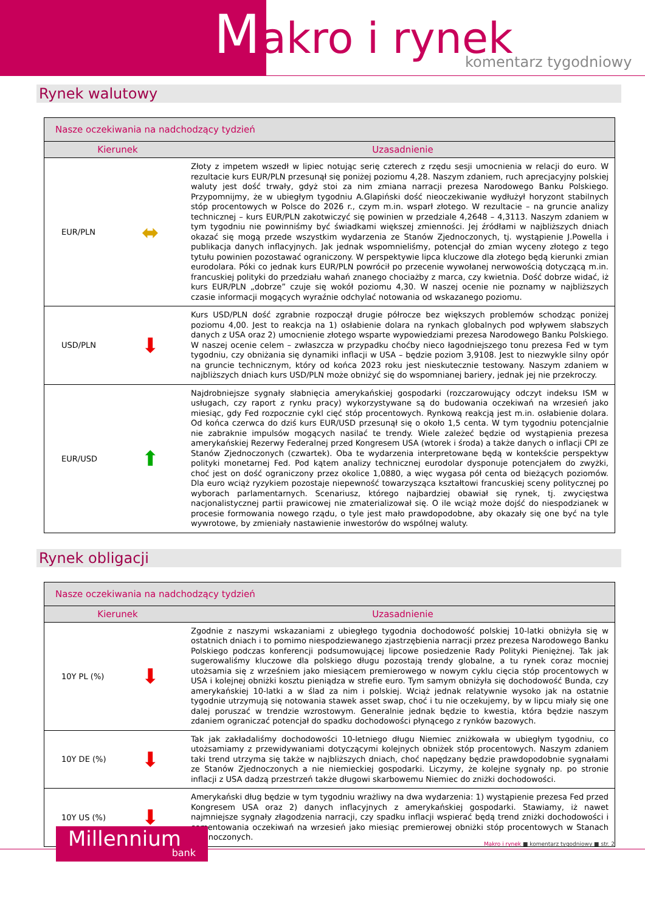Makro i rynek
komentarz tygodniowy
Rynek walutowy
| Nasze oczekiwania na nadchodzący tydzień | | |
| --- | --- | --- |
| Kierunek | | Uzasadnienie |
| EUR/PLN | ⬌ | Złoty z impetem wszedł w lipiec notując serię czterech z rzędu sesji umocnienia w relacji do euro. W rezultacie kurs EUR/PLN przesunął się poniżej poziomu 4,28. Naszym zdaniem, ruch aprecjacyjny polskiej waluty jest dość trwały, gdyż stoi za nim zmiana narracji prezesa Narodowego Banku Polskiego. Przypomnijmy, że w ubiegłym tygodniu A.Glapiński dość nieoczekiwanie wydłużył horyzont stabilnych stóp procentowych w Polsce do 2026 r., czym m.in. wsparł złotego. W rezultacie – na gruncie analizy technicznej – kurs EUR/PLN zakotwiczyć się powinien w przedziale 4,2648 – 4,3113. Naszym zdaniem w tym tygodniu nie powinniśmy być świadkami większej zmienności. Jej źródłami w najbliższych dniach okazać się mogą przede wszystkim wydarzenia ze Stanów Zjednoczonych, tj. wystąpienie J.Powella i publikacja danych inflacyjnych. Jak jednak wspomnieliśmy, potencjał do zmian wyceny złotego z tego tytułu powinien pozostawać ograniczony. W perspektywie lipca kluczowe dla złotego będą kierunki zmian eurodolara. Póki co jednak kurs EUR/PLN powrócił po przecenie wywołanej nerwowością dotyczącą m.in. francuskiej polityki do przedziału wahań znanego chociażby z marca, czy kwietnia. Dość dobrze widać, iż kurs EUR/PLN „dobrze” czuje się wokół poziomu 4,30. W naszej ocenie nie poznamy w najbliższych czasie informacji mogących wyraźnie odchylać notowania od wskazanego poziomu. |
| USD/PLN | ⬇ | Kurs USD/PLN dość zgrabnie rozpoczął drugie półrocze bez większych problemów schodząc poniżej poziomu 4,00. Jest to reakcja na 1) osłabienie dolara na rynkach globalnych pod wpływem słabszych danych z USA oraz 2) umocnienie złotego wsparte wypowiedziami prezesa Narodowego Banku Polskiego. W naszej ocenie celem – zwłaszcza w przypadku choćby nieco łagodniejszego tonu prezesa Fed w tym tygodniu, czy obniżania się dynamiki inflacji w USA – będzie poziom 3,9108. Jest to niezwykle silny opór na gruncie technicznym, który od końca 2023 roku jest nieskutecznie testowany. Naszym zdaniem w najbliższych dniach kurs USD/PLN może obniżyć się do wspomnianej bariery, jednak jej nie przekroczy. |
| EUR/USD | ⬆ | Najdrobniejsze sygnały słabnięcia amerykańskiej gospodarki (rozczarowujący odczyt indeksu ISM w usługach, czy raport z rynku pracy) wykorzystywane są do budowania oczekiwań na wrzesień jako miesiąc, gdy Fed rozpocznie cykl cięć stóp procentowych. Rynkową reakcją jest m.in. osłabienie dolara. Od końca czerwca do dziś kurs EUR/USD przesunął się o około 1,5 centa. W tym tygodniu potencjalnie nie zabraknie impulsów mogących nasilać te trendy. Wiele zależeć będzie od wystąpienia prezesa amerykańskiej Rezerwy Federalnej przed Kongresem USA (wtorek i środa) a także danych o inflacji CPI ze Stanów Zjednoczonych (czwartek). Oba te wydarzenia interpretowane będą w kontekście perspektyw polityki monetarnej Fed. Pod kątem analizy technicznej eurodolar dysponuje potencjałem do zwyżki, choć jest on dość ograniczony przez okolice 1,0880, a więc wygasa pół centa od bieżących poziomów. Dla euro wciąż ryzykiem pozostaje niepewność towarzysząca kształtowi francuskiej sceny politycznej po wyborach parlamentarnych. Scenariusz, którego najbardziej obawiał się rynek, tj. zwycięstwa nacjonalistycznej partii prawicowej nie zmaterializował się. O ile wciąż może dojść do niespodzianek w procesie formowania nowego rządu, o tyle jest mało prawdopodobne, aby okazały się one być na tyle wywrotowe, by zmieniały nastawienie inwestorów do wspólnej waluty. |
Rynek obligacji
| Nasze oczekiwania na nadchodzący tydzień | | |
| --- | --- | --- |
| Kierunek | | Uzasadnienie |
| 10Y PL (%) | ⬇ | Zgodnie z naszymi wskazaniami z ubiegłego tygodnia dochodowość polskiej 10-latki obniżyła się w ostatnich dniach i to pomimo niespodziewanego zjastrzębienia narracji przez prezesa Narodowego Banku Polskiego podczas konferencji podsumowującej lipcowe posiedzenie Rady Polityki Pieniężnej. Tak jak sugerowaliśmy kluczowe dla polskiego długu pozostają trendy globalne, a tu rynek coraz mocniej utożsamia się z wrześniem jako miesiącem premierowego w nowym cyklu cięcia stóp procentowych w USA i kolejnej obniżki kosztu pieniądza w strefie euro. Tym samym obniżyła się dochodowość Bunda, czy amerykańskiej 10-latki a w ślad za nim i polskiej. Wciąż jednak relatywnie wysoko jak na ostatnie tygodnie utrzymują się notowania stawek asset swap, choć i tu nie oczekujemy, by w lipcu miały się one dalej poruszać w trendzie wzrostowym. Generalnie jednak będzie to kwestia, która będzie naszym zdaniem ograniczać potencjał do spadku dochodowości płynącego z rynków bazowych. |
| 10Y DE (%) | ⬇ | Tak jak zakładaliśmy dochodowości 10-letniego długu Niemiec zniżkowała w ubiegłym tygodniu, co utożsamiamy z przewidywaniami dotyczącymi kolejnych obniżek stóp procentowych. Naszym zdaniem taki trend utrzyma się także w najbliższych dniach, choć napędzany będzie prawdopodobnie sygnałami ze Stanów Zjednoczonych a nie niemieckiej gospodarki. Liczymy, że kolejne sygnały np. po stronie inflacji z USA dadzą przestrzeń także długowi skarbowemu Niemiec do zniżki dochodowości. |
| 10Y US (%) | ⬇ | Amerykański dług będzie w tym tygodniu wrażliwy na dwa wydarzenia: 1) wystąpienie prezesa Fed przed Kongresem USA oraz 2) danych inflacyjnych z amerykańskiej gospodarki. Stawiamy, iż nawet najmniejsze sygnały złagodzenia narracji, czy spadku inflacji wspierać będą trend zniżki dochodowości i cementowania oczekiwań na wrzesień jako miesiąc premierowej obniżki stóp procentowych w Stanach Zjednoczonych. |
Millennium
bank
Makro i rynek ■ komentarz tygodniowy ■ str. 2